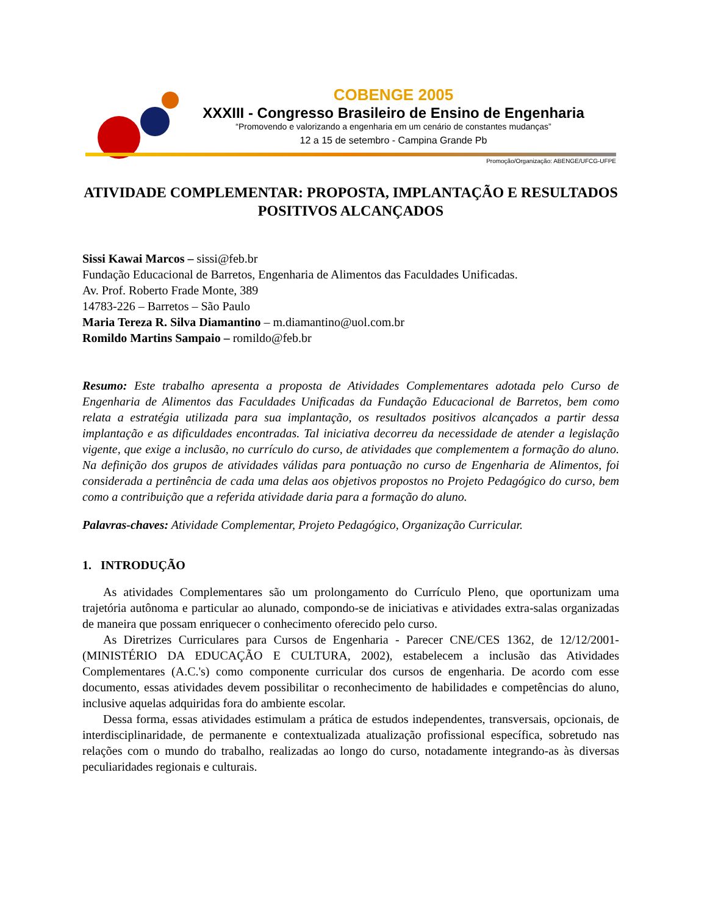COBENGE 2005
XXXIII - Congresso Brasileiro de Ensino de Engenharia
“Promovendo e valorizando a engenharia em um cenário de constantes mudanças”
12 a 15 de setembro - Campina Grande Pb
Promoção/Organização: ABENGE/UFCG-UFPE
ATIVIDADE COMPLEMENTAR: PROPOSTA, IMPLANTAÇÃO E RESULTADOS POSITIVOS ALCANÇADOS
Sissi Kawai Marcos – sissi@feb.br
Fundação Educacional de Barretos, Engenharia de Alimentos das Faculdades Unificadas.
Av. Prof. Roberto Frade Monte, 389
14783-226 – Barretos – São Paulo
Maria Tereza R. Silva Diamantino – m.diamantino@uol.com.br
Romildo Martins Sampaio – romildo@feb.br
Resumo: Este trabalho apresenta a proposta de Atividades Complementares adotada pelo Curso de Engenharia de Alimentos das Faculdades Unificadas da Fundação Educacional de Barretos, bem como relata a estratégia utilizada para sua implantação, os resultados positivos alcançados a partir dessa implantação e as dificuldades encontradas. Tal iniciativa decorreu da necessidade de atender a legislação vigente, que exige a inclusão, no currículo do curso, de atividades que complementem a formação do aluno. Na definição dos grupos de atividades válidas para pontuação no curso de Engenharia de Alimentos, foi considerada a pertinência de cada uma delas aos objetivos propostos no Projeto Pedagógico do curso, bem como a contribuição que a referida atividade daria para a formação do aluno.
Palavras-chaves: Atividade Complementar, Projeto Pedagógico, Organização Curricular.
1. INTRODUÇÃO
As atividades Complementares são um prolongamento do Currículo Pleno, que oportunizam uma trajetória autônoma e particular ao alunado, compondo-se de iniciativas e atividades extra-salas organizadas de maneira que possam enriquecer o conhecimento oferecido pelo curso.
As Diretrizes Curriculares para Cursos de Engenharia - Parecer CNE/CES 1362, de 12/12/2001- (MINISTÉRIO DA EDUCAÇÃO E CULTURA, 2002), estabelecem a inclusão das Atividades Complementares (A.C.'s) como componente curricular dos cursos de engenharia. De acordo com esse documento, essas atividades devem possibilitar o reconhecimento de habilidades e competências do aluno, inclusive aquelas adquiridas fora do ambiente escolar.
Dessa forma, essas atividades estimulam a prática de estudos independentes, transversais, opcionais, de interdisciplinaridade, de permanente e contextualizada atualização profissional específica, sobretudo nas relações com o mundo do trabalho, realizadas ao longo do curso, notadamente integrando-as às diversas peculiaridades regionais e culturais.